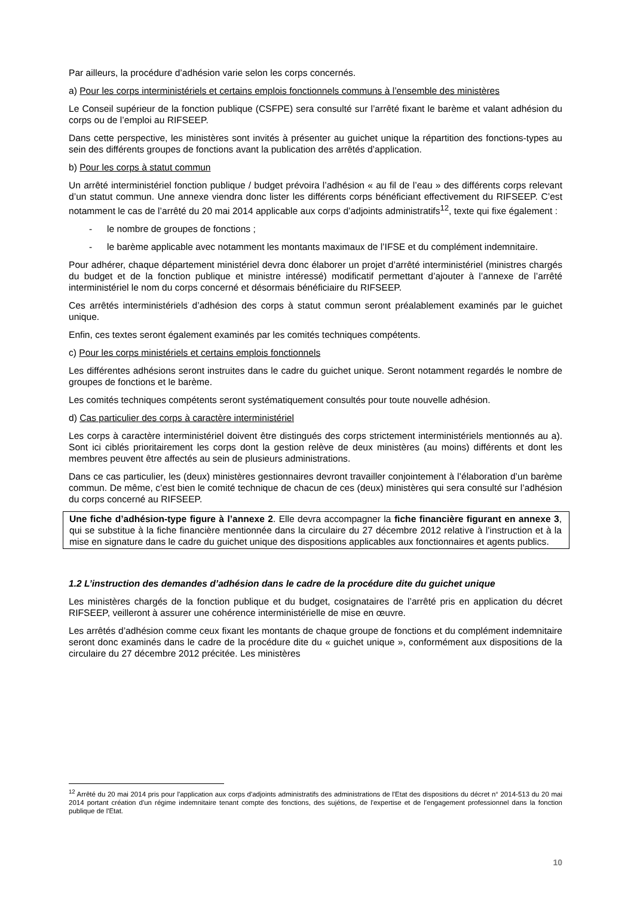Par ailleurs, la procédure d’adhésion varie selon les corps concernés.
a) Pour les corps interministériels et certains emplois fonctionnels communs à l’ensemble des ministères
Le Conseil supérieur de la fonction publique (CSFPE) sera consulté sur l’arrêté fixant le barème et valant adhésion du corps ou de l’emploi au RIFSEEP.
Dans cette perspective, les ministères sont invités à présenter au guichet unique la répartition des fonctions-types au sein des différents groupes de fonctions avant la publication des arrêtés d’application.
b) Pour les corps à statut commun
Un arrêté interministériel fonction publique / budget prévoira l’adhésion « au fil de l’eau » des différents corps relevant d’un statut commun. Une annexe viendra donc lister les différents corps bénéficiant effectivement du RIFSEEP. C’est notamment le cas de l’arrêté du 20 mai 2014 applicable aux corps d’adjoints administratifs<sup>12</sup>, texte qui fixe également :
- le nombre de groupes de fonctions ;
- le barème applicable avec notamment les montants maximaux de l’IFSE et du complément indemnitaire.
Pour adhérer, chaque département ministériel devra donc élaborer un projet d’arrêté interministériel (ministres chargés du budget et de la fonction publique et ministre intéressé) modificatif permettant d’ajouter à l’annexe de l’arrêté interministériel le nom du corps concerné et désormais bénéficiaire du RIFSEEP.
Ces arrêtés interministériels d’adhésion des corps à statut commun seront préalablement examinés par le guichet unique.
Enfin, ces textes seront également examinés par les comités techniques compétents.
c) Pour les corps ministériels et certains emplois fonctionnels
Les différentes adhésions seront instruites dans le cadre du guichet unique. Seront notamment regardés le nombre de groupes de fonctions et le barème.
Les comités techniques compétents seront systématiquement consultés pour toute nouvelle adhésion.
d) Cas particulier des corps à caractère interministériel
Les corps à caractère interministériel doivent être distingués des corps strictement interministériels mentionnés au a). Sont ici ciblés prioritairement les corps dont la gestion relève de deux ministères (au moins) différents et dont les membres peuvent être affectés au sein de plusieurs administrations.
Dans ce cas particulier, les (deux) ministères gestionnaires devront travailler conjointement à l’élaboration d’un barème commun. De même, c’est bien le comité technique de chacun de ces (deux) ministères qui sera consulté sur l’adhésion du corps concerné au RIFSEEP.
Une fiche d’adhésion-type figure à l’annexe 2. Elle devra accompagner la fiche financière figurant en annexe 3, qui se substitue à la fiche financière mentionnée dans la circulaire du 27 décembre 2012 relative à l’instruction et à la mise en signature dans le cadre du guichet unique des dispositions applicables aux fonctionnaires et agents publics.
1.2 L’instruction des demandes d’adhésion dans le cadre de la procédure dite du guichet unique
Les ministères chargés de la fonction publique et du budget, cosignataires de l’arrêté pris en application du décret RIFSEEP, veilleront à assurer une cohérence interministérielle de mise en œuvre.
Les arrêtés d’adhésion comme ceux fixant les montants de chaque groupe de fonctions et du complément indemnitaire seront donc examinés dans le cadre de la procédure dite du « guichet unique », conformément aux dispositions de la circulaire du 27 décembre 2012 précitée. Les ministères
<sup>12</sup> Arrêté du 20 mai 2014 pris pour l'application aux corps d'adjoints administratifs des administrations de l'Etat des dispositions du décret n° 2014-513 du 20 mai 2014 portant création d'un régime indemnitaire tenant compte des fonctions, des sujétions, de l'expertise et de l'engagement professionnel dans la fonction publique de l'Etat.
10